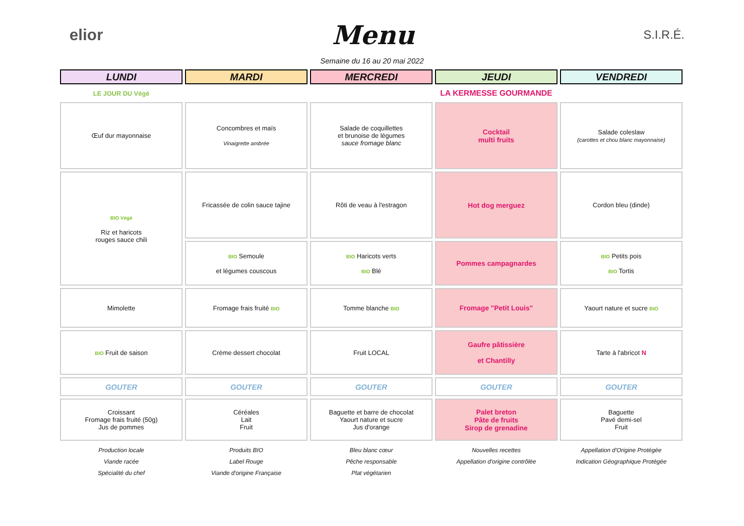elior
Menu
S.I.R.É.
Semaine du 16 au 20 mai 2022
| LUNDI | MARDI | MERCREDI | JEUDI | VENDREDI |
| --- | --- | --- | --- | --- |
| LE JOUR DU Végé | | | LA KERMESSE GOURMANDE | |
| Œuf dur mayonnaise | Concombres et maïs Vinaigrette ambrée | Salade de coquillettes et brunoise de légumes sauce fromage blanc | Cocktail multi fruits | Salade coleslaw (carottes et chou blanc mayonnaise) |
| BIO Végé Riz et haricots rouges sauce chili | Fricassée de colin sauce tajine | Rôti de veau à l'estragon | Hot dog merguez | Cordon bleu (dinde) |
| | BIO Semoule et légumes couscous | BIO Haricots verts BIO Blé | Pommes campagnardes | BIO Petits pois BIO Tortis |
| Mimolette | Fromage frais fruité BIO | Tomme blanche BIO | Fromage "Petit Louis" | Yaourt nature et sucre BIO |
| BIO Fruit de saison | Crème dessert chocolat | Fruit LOCAL | Gaufre pâtissière et Chantilly | Tarte à l'abricot N |
| GOUTER | GOUTER | GOUTER | GOUTER | GOUTER |
| Croissant Fromage frais fruité (50g) Jus de pommes | Céréales Lait Fruit | Baguette et barre de chocolat Yaourt nature et sucre Jus d'orange | Palet breton Pâte de fruits Sirop de grenadine | Baguette Pavé demi-sel Fruit |
| Production locale | Produits BIO | Bleu blanc cœur | Nouvelles recettes | Appellation d'Origine Protégée |
| Viande racée | Label Rouge | Pêche responsable | Appellation d'origine contrôlée | Indication Géographique Protégée |
| Spécialité du chef | Viande d'origine Française | Plat végétarien | | |